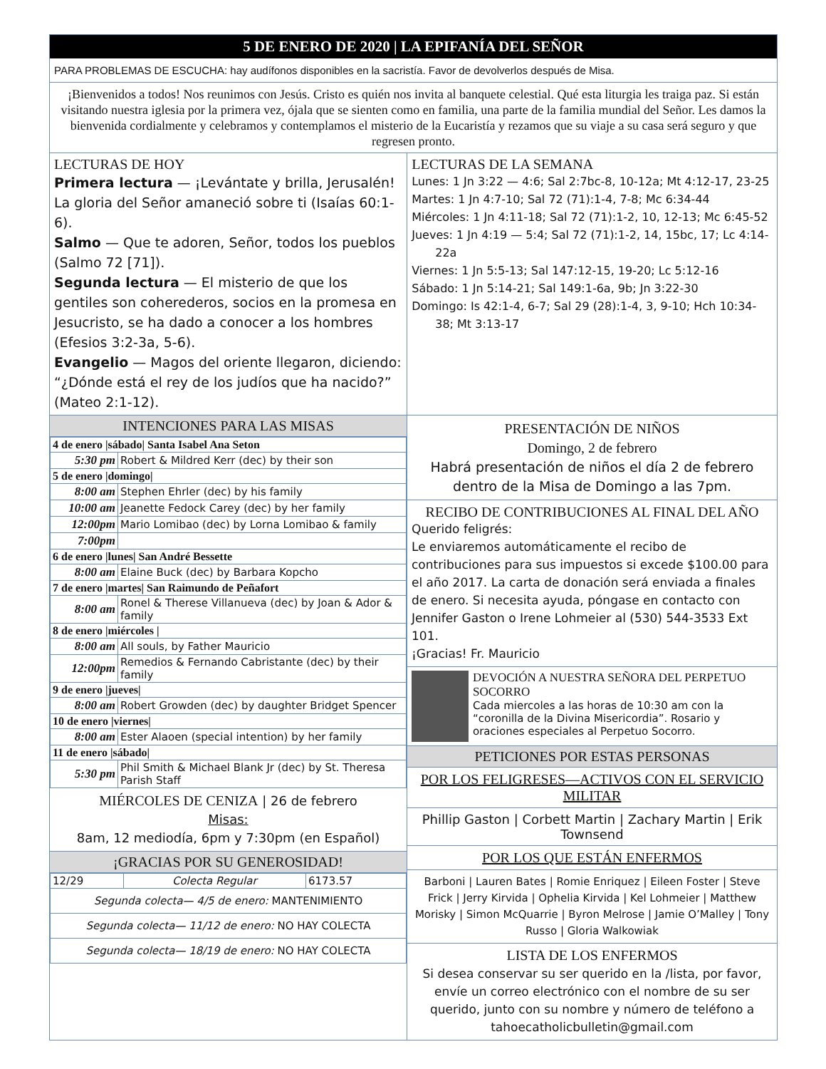5 DE ENERO DE 2020 | LA EPIFANÍA DEL SEÑOR
PARA PROBLEMAS DE ESCUCHA: hay audífonos disponibles en la sacristía. Favor de devolverlos después de Misa.
¡Bienvenidos a todos! Nos reunimos con Jesús. Cristo es quién nos invita al banquete celestial. Qué esta liturgia les traiga paz. Si están visitando nuestra iglesia por la primera vez, ójala que se sienten como en familia, una parte de la familia mundial del Señor. Les damos la bienvenida cordialmente y celebramos y contemplamos el misterio de la Eucaristía y rezamos que su viaje a su casa será seguro y que regresen pronto.
LECTURAS DE HOY
Primera lectura — ¡Levántate y brilla, Jerusalén! La gloria del Señor amaneció sobre ti (Isaías 60:1-6).
Salmo — Que te adoren, Señor, todos los pueblos (Salmo 72 [71]).
Segunda lectura — El misterio de que los gentiles son coherederos, socios en la promesa en Jesucristo, se ha dado a conocer a los hombres (Efesios 3:2-3a, 5-6).
Evangelio — Magos del oriente llegaron, diciendo: “¿Dónde está el rey de los judíos que ha nacido?” (Mateo 2:1-12).
LECTURAS DE LA SEMANA
Lunes: 1 Jn 3:22 — 4:6; Sal 2:7bc-8, 10-12a; Mt 4:12-17, 23-25
Martes: 1 Jn 4:7-10; Sal 72 (71):1-4, 7-8; Mc 6:34-44
Miércoles: 1 Jn 4:11-18; Sal 72 (71):1-2, 10, 12-13; Mc 6:45-52
Jueves: 1 Jn 4:19 — 5:4; Sal 72 (71):1-2, 14, 15bc, 17; Lc 4:14-22a
Viernes: 1 Jn 5:5-13; Sal 147:12-15, 19-20; Lc 5:12-16
Sábado: 1 Jn 5:14-21; Sal 149:1-6a, 9b; Jn 3:22-30
Domingo: Is 42:1-4, 6-7; Sal 29 (28):1-4, 3, 9-10; Hch 10:34-38; Mt 3:13-17
INTENCIONES PARA LAS MISAS
| 4 de enero /sábado/ Santa Isabel Ana Seton | |
| 5:30 pm | Robert & Mildred Kerr (dec) by their son |
| 5 de enero /domingo/ | |
| 8:00 am | Stephen Ehrler (dec) by his family |
| 10:00 am | Jeanette Fedock Carey (dec) by her family |
| 12:00pm | Mario Lomibao (dec) by Lorna Lomibao & family |
| 7:00pm | |
| 6 de enero /lunes/ San André Bessette | |
| 8:00 am | Elaine Buck (dec) by Barbara Kopcho |
| 7 de enero /martes/ San Raimundo de Peñafort | |
| 8:00 am | Ronel & Therese Villanueva (dec) by Joan & Ador & family |
| 8 de enero /miércoles / | |
| 8:00 am | All souls, by Father Mauricio |
| 12:00pm | Remedios & Fernando Cabristante (dec) by their family |
| 9 de enero /jueves/ | |
| 8:00 am | Robert Growden (dec) by daughter Bridget Spencer |
| 10 de enero /viernes/ | |
| 8:00 am | Ester Alaoen (special intention) by her family |
| 11 de enero /sábado/ | |
| 5:30 pm | Phil Smith & Michael Blank Jr (dec) by St. Theresa Parish Staff |
MIÉRCOLES DE CENIZA | 26 de febrero
Misas:
8am, 12 mediodía, 6pm y 7:30pm (en Español)
¡GRACIAS POR SU GENEROSIDAD!
| 12/29 | Colecta Regular | 6173.57 |
| Segunda colecta— 4/5 de enero: MANTENIMIENTO | | |
| Segunda colecta— 11/12 de enero: NO HAY COLECTA | | |
| Segunda colecta— 18/19 de enero: NO HAY COLECTA | | |
PRESENTACIÓN DE NIÑOS
Domingo, 2 de febrero
Habrá presentación de niños el día 2 de febrero dentro de la Misa de Domingo a las 7pm.
RECIBO DE CONTRIBUCIONES AL FINAL DEL AÑO
Querido feligrés:
Le enviaremos automáticamente el recibo de contribuciones para sus impuestos si excede $100.00 para el año 2017. La carta de donación será enviada a finales de enero. Si necesita ayuda, póngase en contacto con Jennifer Gaston o Irene Lohmeier al (530) 544-3533 Ext 101.
¡Gracias! Fr. Mauricio
DEVOCIÓN A NUESTRA SEÑORA DEL PERPETUO SOCORRO
Cada miercoles a las horas de 10:30 am con la “coronilla de la Divina Misericordia”. Rosario y oraciones especiales al Perpetuo Socorro.
PETICIONES POR ESTAS PERSONAS
POR LOS FELIGRESES—ACTIVOS CON EL SERVICIO MILITAR
Phillip Gaston | Corbett Martin | Zachary Martin | Erik Townsend
POR LOS QUE ESTÁN ENFERMOS
Barboni | Lauren Bates | Romie Enriquez | Eileen Foster | Steve Frick | Jerry Kirvida | Ophelia Kirvida | Kel Lohmeier | Matthew Morisky | Simon McQuarrie | Byron Melrose | Jamie O’Malley | Tony Russo | Gloria Walkowiak
LISTA DE LOS ENFERMOS
Si desea conservar su ser querido en la /lista, por favor, envíe un correo electrónico con el nombre de su ser querido, junto con su nombre y número de teléfono a tahoecatholicbulletin@gmail.com